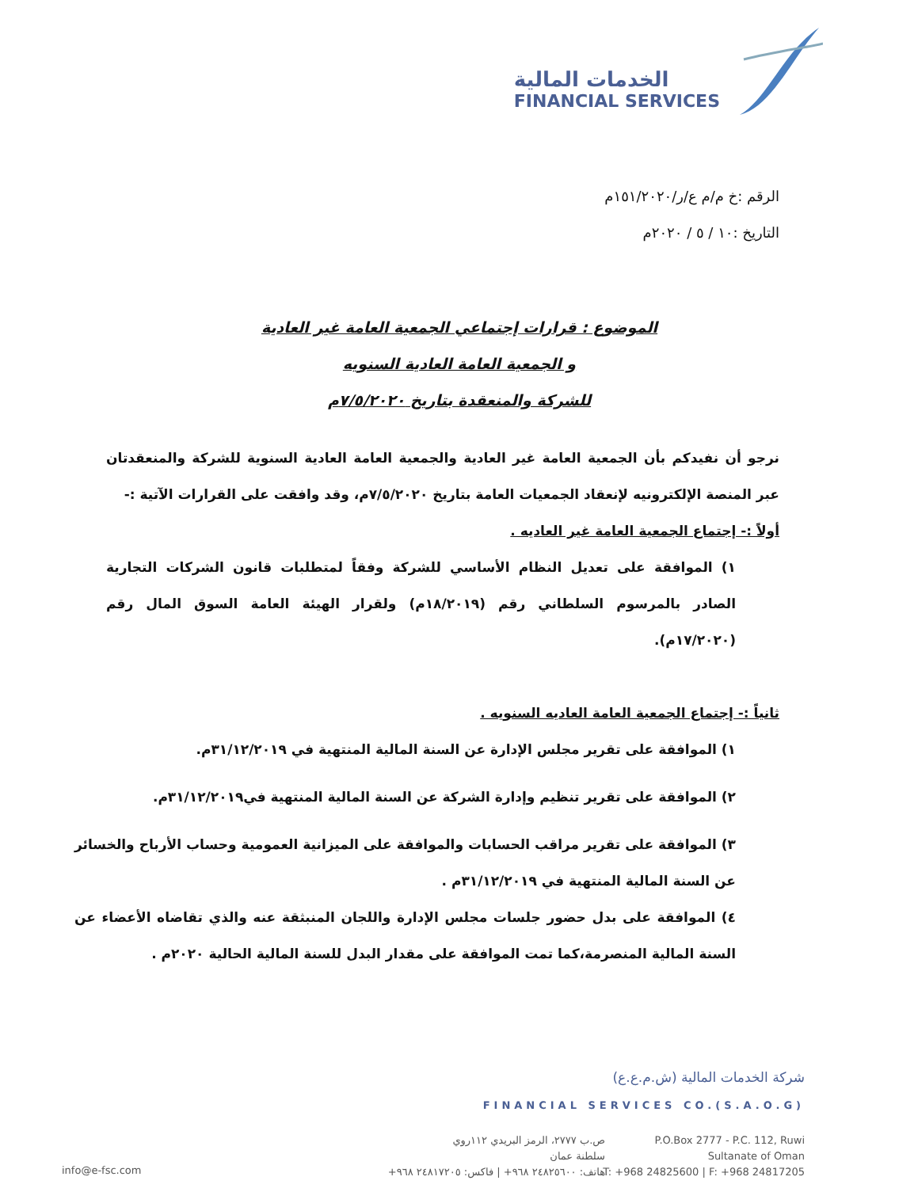الخدمات المالية
FINANCIAL SERVICES
الرقم :خ م/م ع/ر/١٥١/٢٠٢٠م
التاريخ :١٠ / ٥ / ٢٠٢٠م
الموضوع : قرارات إجتماعي الجمعية العامة غير العادية
و الجمعية العامة العادية السنويه
للشركة والمنعقدة بتاريخ ٧/٥/٢٠٢٠م
نرجو أن نفيدكم بأن الجمعية العامة غير العادية والجمعية العامة العادية السنوية للشركة والمنعقدتان عبر المنصة الإلكترونيه لإنعقاد الجمعيات العامة بتاريخ ٧/٥/٢٠٢٠م، وقد وافقت على القرارات الآتية :-
أولاً :- إجتماع الجمعية العامة غير العاديه .
١) الموافقة على تعديل النظام الأساسي للشركة وفقاً لمتطلبات قانون الشركات التجارية الصادر بالمرسوم السلطاني رقم (١٨/٢٠١٩م) ولقرار الهيئة العامة السوق المال رقم (١٧/٢٠٢٠م).
ثانياً :- إجتماع الجمعية العامة العاديه السنويه .
١) الموافقة على تقرير مجلس الإدارة عن السنة المالية المنتهية في ٣١/١٢/٢٠١٩م.
٢) الموافقة على تقرير تنظيم وإدارة الشركة عن السنة المالية المنتهية في٣١/١٢/٢٠١٩م.
٣) الموافقة على تقرير مراقب الحسابات والموافقة على الميزانية العمومية وحساب الأرباح والخسائر عن السنة المالية المنتهية في ٣١/١٢/٢٠١٩م .
٤) الموافقة على بدل حضور جلسات مجلس الإدارة واللجان المنبثقة عنه والذي تقاضاه الأعضاء عن السنة المالية المنصرمة،كما تمت الموافقة على مقدار البدل للسنة المالية الحالية ٢٠٢٠م .
شركة الخدمات المالية (ش.م.ع.ع)
FINANCIAL SERVICES CO.(S.A.O.G)
P.O.Box 2777 - P.C. 112, Ruwi
Sultanate of Oman
T: +968 24825600 | F: +968 24817205
ص.ب ٢٧٧٧، الرمز البريدي ١١٢روي
سلطنة عمان
هاتف: ٢٤٨٢٥٦٠٠ ٩٦٨+ | فاكس: ٢٤٨١٧٢٠٥ ٩٦٨+
info@e-fsc.com